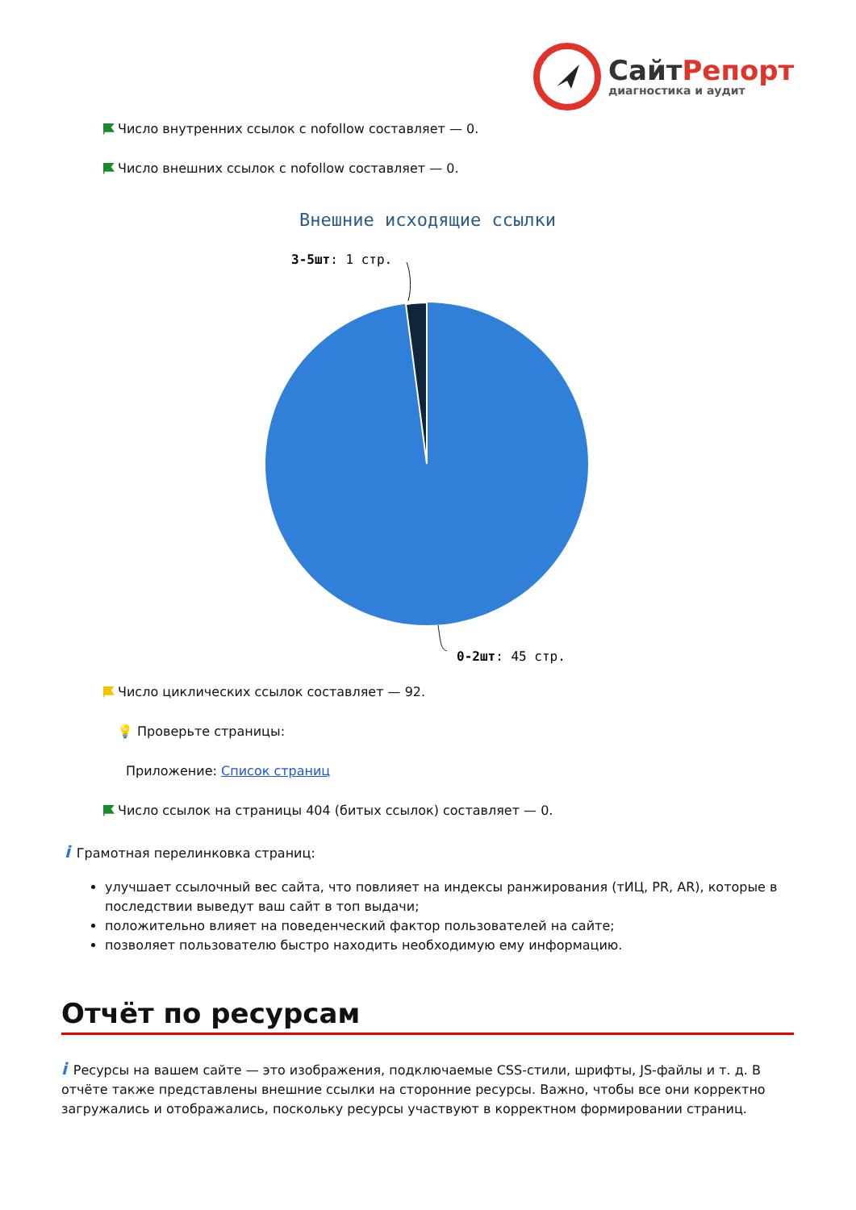Сайт Репорт
диагностика и аудит
Число внутренних ссылок с nofollow составляет — 0.
Число внешних ссылок с nofollow составляет — 0.
Внешние исходящие ссылки
3-5шт: 1 стр.
0-2шт: 45 стр.
Число циклических ссылок составляет — 92.
💡 Проверьте страницы:
Приложение: Список страниц
Число ссылок на страницы 404 (битых ссылок) составляет — 0.
i Грамотная перелинковка страниц:
улучшает ссылочный вес сайта, что повлияет на индексы ранжирования (тИЦ, PR, AR), которые в последствии выведут ваш сайт в топ выдачи;
положительно влияет на поведенческий фактор пользователей на сайте;
позволяет пользователю быстро находить необходимую ему информацию.
Отчёт по ресурсам
i Ресурсы на вашем сайте — это изображения, подключаемые CSS-стили, шрифты, JS-файлы и т. д. В отчёте также представлены внешние ссылки на сторонние ресурсы. Важно, чтобы все они корректно загружались и отображались, поскольку ресурсы участвуют в корректном формировании страниц.